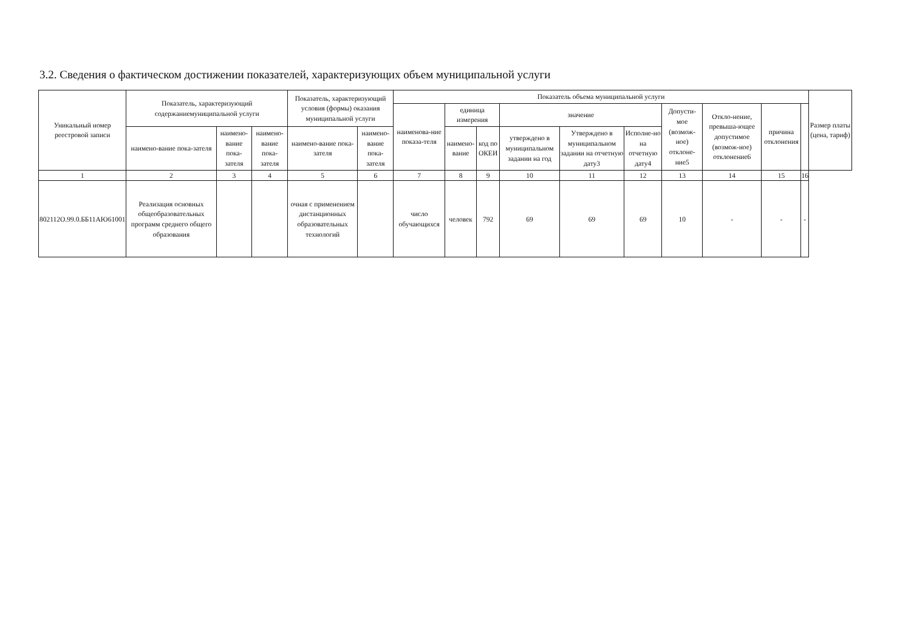3.2. Сведения о фактическом достижении показателей, характеризующих объем муниципальной услуги
| Уникальный номер реестровой записи | Показатель, характеризующий содержаниемуниципальной услуги | | | Показатель, характеризующий условия (формы) оказания муниципальной услуги | | Показатель объема муниципальной услуги | | | | | | | | | | Размер платы (цена, тариф) |
| --- | --- | --- | --- | --- | --- | --- | --- | --- | --- | --- | --- | --- | --- | --- | --- | --- |
| | | | | | | наименова-ние показа-теля | единица измерения | | значение | | | Допусти-мое (возмож-ное) отклоне-ние5 | Откло-нение, превыша-ющее допустимое (возмож-ное) отклонение6 | причина отклонения | | |
| | наимено-вание пока-зателя | наимено-вание пока-зателя | наимено-вание пока-зателя | наимено-вание пока-зателя | наимено-вание пока-зателя | | наимено-вание | код по ОКЕИ | утверждено в муниципальном задании на год | Утверждено в муниципальном задании на отчетную дату3 | Исполне-но на отчетную дату4 | | | | | |
| 1 | 2 | 3 | 4 | 5 | 6 | 7 | 8 | 9 | 10 | 11 | 12 | 13 | 14 | 15 | 16 | |
| 802112О.99.0.ББ11АЮ61001 | Реализация основных общеобразовательных программ среднего общего образования | | | очная с применением дистанционных образовательных технологий | | число обучающихся | человек | 792 | 69 | 69 | 69 | 10 | - | - | - | |